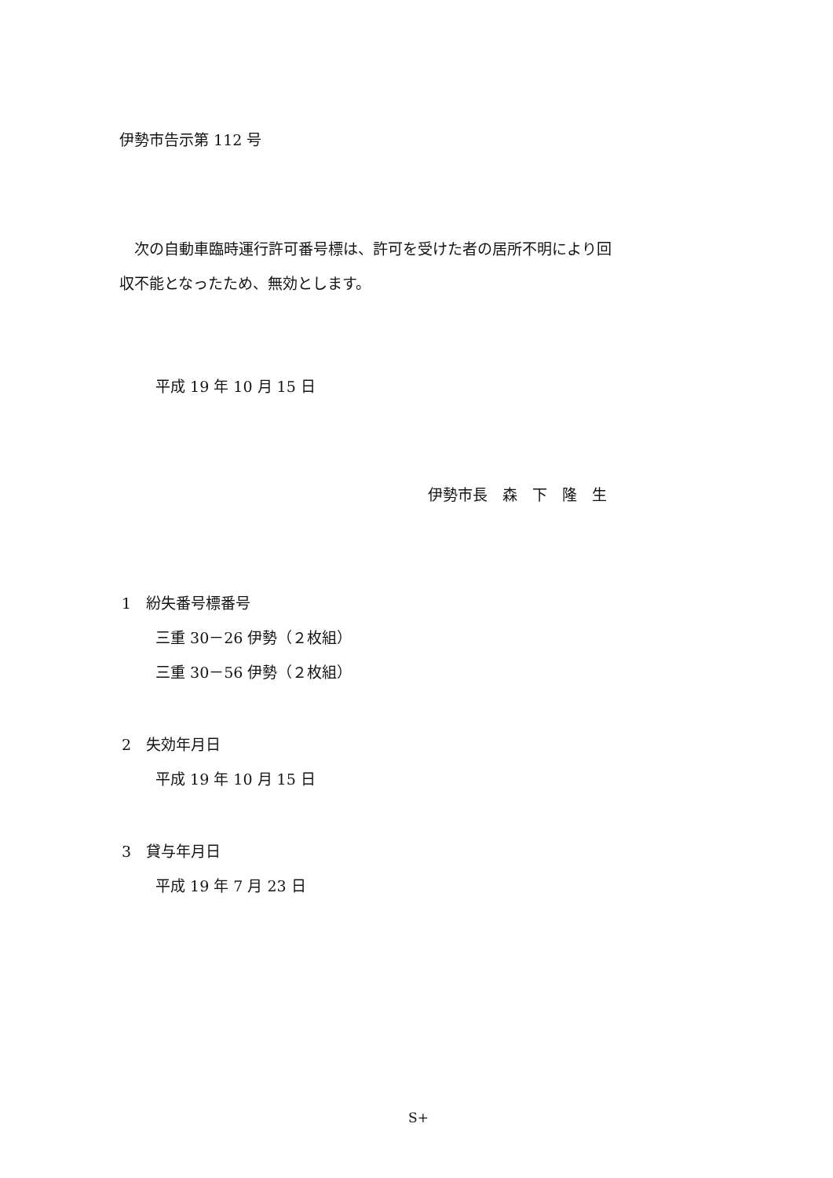伊勢市告示第 112 号
　次の自動車臨時運行許可番号標は、許可を受けた者の居所不明により回
収不能となったため、無効とします。
平成 19 年 10 月 15 日
伊勢市長　森　下　隆　生
1　紛失番号標番号
三重 30－26 伊勢（２枚組）
三重 30－56 伊勢（２枚組）
2　失効年月日
平成 19 年 10 月 15 日
3　貸与年月日
平成 19 年 7 月 23 日
S+